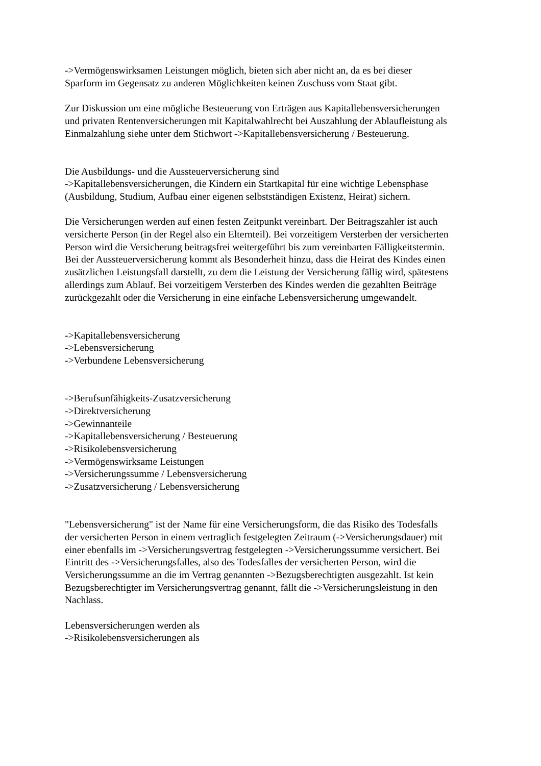->Vermögenswirksamen Leistungen möglich, bieten sich aber nicht an, da es bei dieser Sparform im Gegensatz zu anderen Möglichkeiten keinen Zuschuss vom Staat gibt.
Zur Diskussion um eine mögliche Besteuerung von Erträgen aus Kapitallebensversicherungen und privaten Rentenversicherungen mit Kapitalwahlrecht bei Auszahlung der Ablaufleistung als Einmalzahlung siehe unter dem Stichwort ->Kapitallebensversicherung / Besteuerung.
Die Ausbildungs- und die Aussteuerversicherung sind
->Kapitallebensversicherungen, die Kindern ein Startkapital für eine wichtige Lebensphase (Ausbildung, Studium, Aufbau einer eigenen selbstständigen Existenz, Heirat) sichern.
Die Versicherungen werden auf einen festen Zeitpunkt vereinbart. Der Beitragszahler ist auch versicherte Person (in der Regel also ein Elternteil). Bei vorzeitigem Versterben der versicherten Person wird die Versicherung beitragsfrei weitergeführt bis zum vereinbarten Fälligkeitstermin. Bei der Aussteuerversicherung kommt als Besonderheit hinzu, dass die Heirat des Kindes einen zusätzlichen Leistungsfall darstellt, zu dem die Leistung der Versicherung fällig wird, spätestens allerdings zum Ablauf. Bei vorzeitigem Versterben des Kindes werden die gezahlten Beiträge zurückgezahlt oder die Versicherung in eine einfache Lebensversicherung umgewandelt.
->Kapitallebensversicherung
->Lebensversicherung
->Verbundene Lebensversicherung
->Berufsunfähigkeits-Zusatzversicherung
->Direktversicherung
->Gewinnanteile
->Kapitallebensversicherung / Besteuerung
->Risikolebensversicherung
->Vermögenswirksame Leistungen
->Versicherungssumme / Lebensversicherung
->Zusatzversicherung / Lebensversicherung
"Lebensversicherung" ist der Name für eine Versicherungsform, die das Risiko des Todesfalls der versicherten Person in einem vertraglich festgelegten Zeitraum (->Versicherungsdauer) mit einer ebenfalls im ->Versicherungsvertrag festgelegten ->Versicherungssumme versichert. Bei Eintritt des ->Versicherungsfalles, also des Todesfalles der versicherten Person, wird die Versicherungssumme an die im Vertrag genannten ->Bezugsberechtigten ausgezahlt. Ist kein Bezugsberechtigter im Versicherungsvertrag genannt, fällt die ->Versicherungsleistung in den Nachlass.
Lebensversicherungen werden als
->Risikolebensversicherungen als